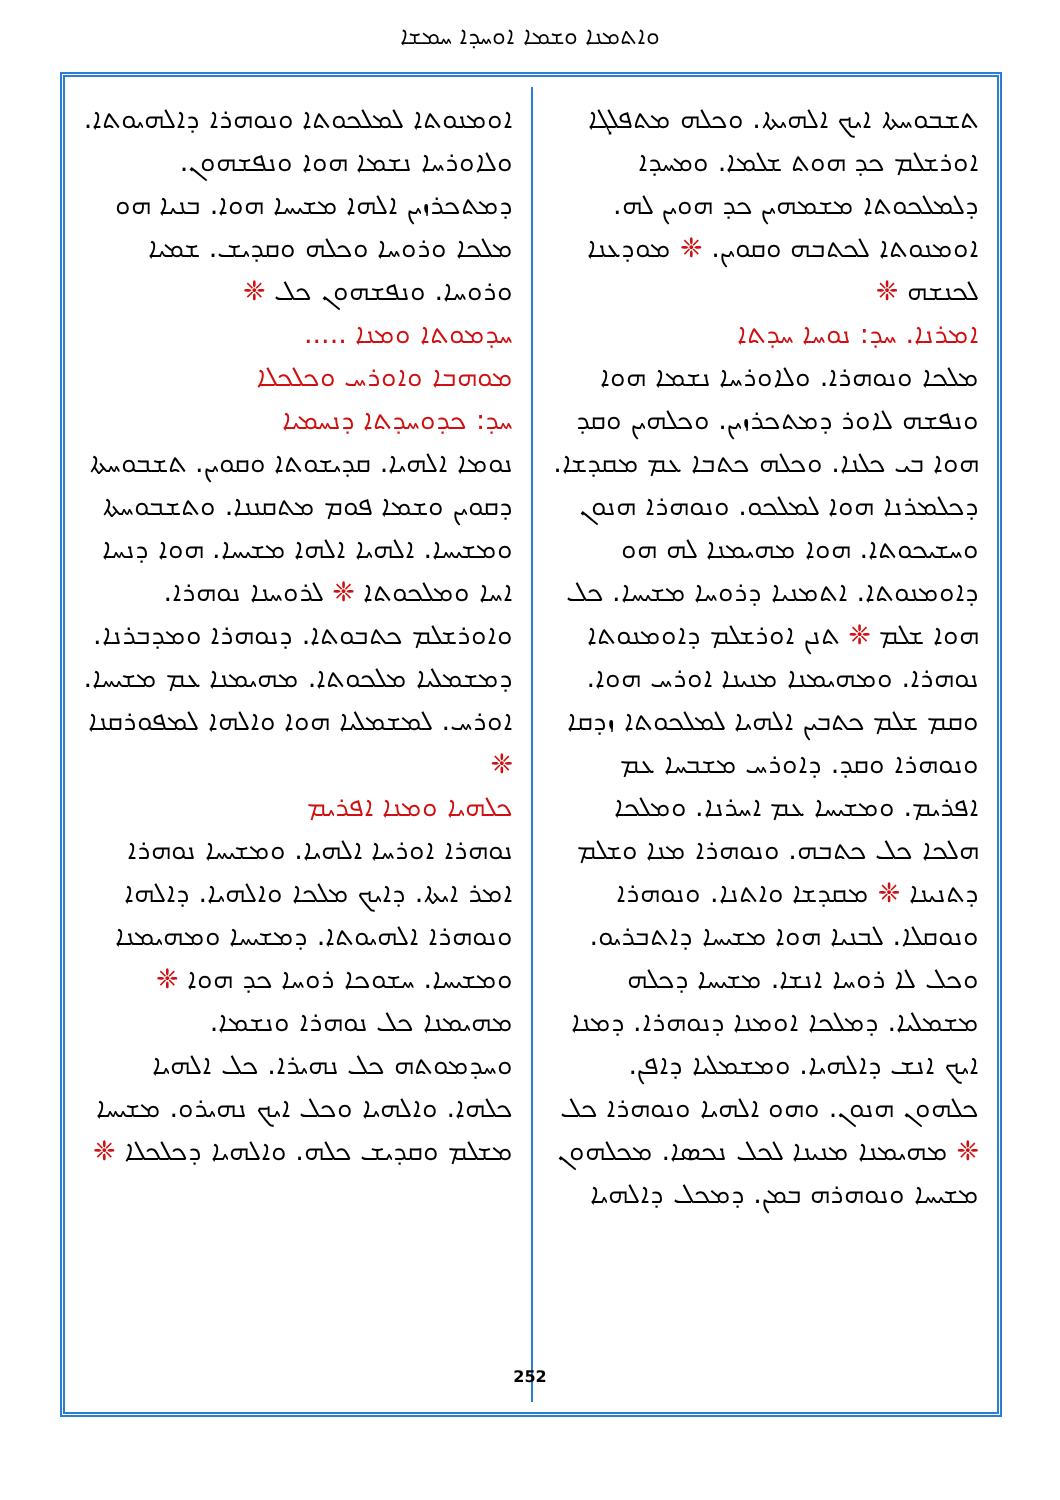ܘܐܬܡܢܐ ܘܫܡܐ ܐܘܚܕܐ ܚܡܫܐ
ܬܫܒܘܚܬܐ ܐܝܟ ܐܠܗܝܬܐ. ܘܟܠܗ ܡܬܦܠܓܐ ܐܘܪܫܠܡ ܟܕ ܗܘܬ ܫܠܡܐ. ܘܡܚܕܐ ܕܠܡܠܟܘܬܐ ܡܫܡܗܝܢ ܟܕ ܗܘܝܢ ܠܗ. ܐܘܡܢܘܬܐ ܠܟܬܒܗ ܘܩܘܝܢ. ❈ ܡܘܕܥܢܐ ܠܟܢܫܗ ❈
ܐܡܪܢܐ. ܚܕ: ܢܘܚܐ ܚܕܬܐ
ܡܠܟܐ ܘܢܘܗܪܐ. ܘܠܐܘܪܚܐ ܢܫܡܐ ܗܘܐ ܘܢܦܫܗ ܠܐܘܪ ܕܡܬܟܪܙܝܢ. ܘܟܠܗܝܢ ܘܩܕ ܗܘܐ ܒܝ ܟܠܢܐ. ܘܟܠܗ ܟܬܒܐ ܥܡ ܡܩܕܫܐ. ܕܟܠܡܪܢܐ ܗܘܐ ܠܡܠܟܘ. ܘܢܘܗܪܐ ܗܢܘܢ ܘܚܫܝܟܘܬܐ. ܗܘܐ ܡܗܝܡܢܐ ܠܗ ܗܘ ܕܐܘܡܢܘܬܐ. ܐܬܡܢܝܐ ܕܪܘܚܐ ܡܫܝܚܐ. ܟܠ ܗܘܐ ܫܠܡ ❈ ܬܢܢ ܐܘܪܫܠܡ ܕܐܘܡܢܘܬܐ ܢܘܗܪܐ. ܘܡܗܝܡܢܐ ܡܢܝܢܐ ܐܘܪܚ ܗܘܐ. ܘܩܡ ܫܠܡ ܟܬܒܝܢ ܐܠܗܝܐ ܠܡܠܟܘܬܐ ܙܕܩܐ ܘܢܘܗܪܐ ܘܩܕ. ܕܐܘܪܚ ܡܫܒܚܐ ܥܡ ܐܦܪܝܡ. ܘܡܫܝܚܐ ܥܡ ܐܚܪܢܐ. ܘܡܠܟܐ ܗܠܟܐ ܟܠ ܟܬܒܗ. ܘܢܘܗܪܐ ܡܢܐ ܘܫܠܡ ܕܬܢܝܢܐ ❈ ܡܩܕܫܐ ܘܐܬܢܐ. ܘܢܘܗܪܐ ܘܢܘܩܠܐ. ܠܒܢܝܐ ܗܘܐ ܡܫܝܚܐ ܕܐܬܒܪܝܘ. ܘܟܠ ܠܐ ܪܘܚܐ ܐܢܫܐ. ܡܫܝܚܐ ܕܟܠܗ ܡܫܡܠܝܐ. ܕܡܠܟܐ ܐܘܡܢܐ ܕܢܘܗܪܐ. ܕܡܢܐ ܐܝܟ ܐܢܫ ܕܐܠܗܝܐ. ܘܡܫܡܠܝܐ ܕܐܦܢ. ܟܠܗܘܢ ܗܢܘܢ. ܘܗܘ ܐܠܗܝܐ ܘܢܘܗܪܐ ܟܠ ❈ ܡܗܝܡܢܐ ܡܢܝܢܐ ܠܟܠ ܢܟܣܐ. ܡܟܠܗܘܢ ܡܫܝܚܐ ܘܢܘܗܪܗ ܒܡܢ. ܕܡܟܠ ܕܐܠܗܝܐ
ܐܘܡܢܘܬܐ ܠܡܠܟܘܬܐ ܘܢܘܗܪܐ ܕܐܠܗܝܘܬܐ. ܘܠܐܘܪܚܐ ܢܫܡܐ ܗܘܐ ܘܢܦܫܗܘܢ. ܕܡܬܟܪܙܝܢ ܐܠܗܐ ܡܫܝܚܐ ܗܘܐ. ܒܢܝܐ ܗܘ ܡܠܟܐ ܘܪܘܚܐ ܘܟܠܗ ܘܩܕܝܫ. ܫܡܝܐ ܘܪܘܚܐ. ܘܢܦܫܗܘܢ ܟܠ ❈
ܚܕܡܘܬܐ ܘܡܢܐ .....
ܡܘܗܒܐ ܘܐܘܪܚ ܘܟܠܟܠܐ
ܚܕ: ܟܕܘܚܕܬܐ ܕܢܚܡܝܐ
ܢܘܡܐ ܐܠܗܝܐ. ܩܕܝܫܘܬܐ ܘܩܘܝܢ. ܬܫܒܘܚܬܐ ܕܩܘܝܢ ܘܫܡܐ ܦܘܡ ܡܬܩܢܢܐ. ܘܬܫܒܘܚܬܐ ܘܡܫܝܚܐ. ܐܠܗܝܐ ܐܠܗܐ ܡܫܝܚܐ. ܗܘܐ ܕܢܚܐ ܐܚܐ ܘܡܠܟܘܬܐ ❈ ܠܪܘܚܢܐ ܢܘܗܪܐ. ܘܐܘܪܫܠܡ ܟܬܒܘܬܐ. ܕܢܘܗܪܐ ܘܡܕܒܪܢܐ. ܕܡܫܡܠܝܐ ܡܠܟܘܬܐ. ܡܗܝܡܢܐ ܥܡ ܡܫܝܚܐ. ܐܘܪܚ. ܠܡܫܡܠܝܐ ܗܘܐ ܘܐܠܗܐ ܠܡܦܘܪܩܢܐ ❈
ܟܠܗܝܐ ܘܡܢܐ ܐܦܪܝܡ
ܢܘܗܪܐ ܐܘܪܚܐ ܐܠܗܝܐ. ܘܡܫܝܚܐ ܢܘܗܪܐ ܐܡܪ ܐܝܬܐ. ܕܐܝܟ ܡܠܟܐ ܘܐܠܗܝܐ. ܕܐܠܗܐ ܘܢܘܗܪܐ ܐܠܗܝܘܬܐ. ܕܡܫܝܚܐ ܘܡܗܝܡܢܐ ܘܡܫܝܚܐ. ܚܫܘܟܐ ܪܘܚܐ ܟܕ ܗܘܐ ❈ ܡܗܝܡܢܐ ܟܠ ܢܘܗܪܐ ܘܢܫܡܐ. ܘܚܕܡܘܬܗ ܟܠ ܢܗܝܪܐ. ܟܠ ܐܠܗܝܐ ܟܠܗܐ. ܘܐܠܗܝܐ ܘܟܠ ܐܝܟ ܢܗܝܪܘ. ܡܫܝܚܐ ܡܫܠܡ ܘܩܕܝܫ ܟܠܗ. ܘܐܠܗܝܐ ܕܟܠܟܠܐ ❈
252